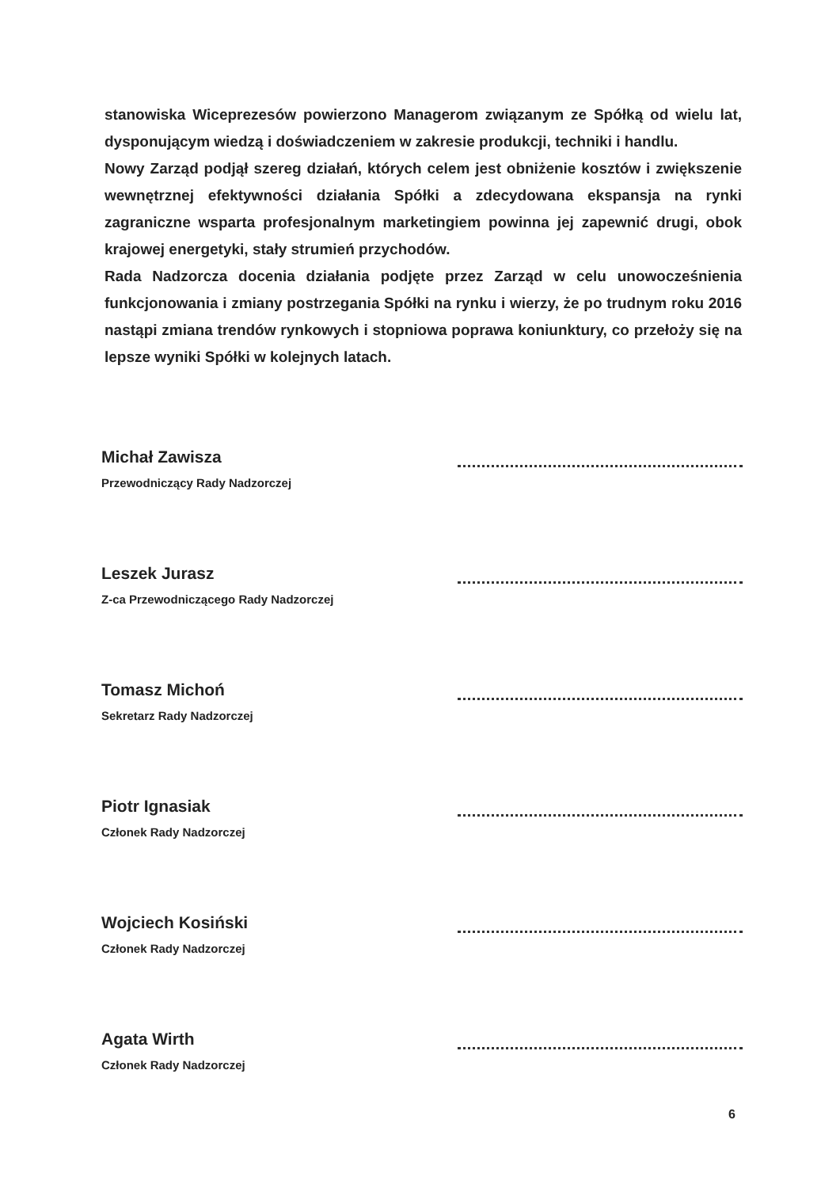stanowiska Wiceprezesów powierzono Managerom związanym ze Spółką od wielu lat, dysponującym wiedzą i doświadczeniem w zakresie produkcji, techniki i handlu.
Nowy Zarząd podjął szereg działań, których celem jest obniżenie kosztów i zwiększenie wewnętrznej efektywności działania Spółki a zdecydowana ekspansja na rynki zagraniczne wsparta profesjonalnym marketingiem powinna jej zapewnić drugi, obok krajowej energetyki, stały strumień przychodów.
Rada Nadzorcza docenia działania podjęte przez Zarząd w celu unowocześnienia funkcjonowania i zmiany postrzegania Spółki na rynku i wierzy, że po trudnym roku 2016 nastąpi zmiana trendów rynkowych i stopniowa poprawa koniunktury, co przełoży się na lepsze wyniki Spółki w kolejnych latach.
Michał Zawisza
Przewodniczący Rady Nadzorczej
Leszek Jurasz
Z-ca Przewodniczącego Rady Nadzorczej
Tomasz Michoń
Sekretarz Rady Nadzorczej
Piotr Ignasiak
Członek Rady Nadzorczej
Wojciech Kosiński
Członek Rady Nadzorczej
Agata Wirth
Członek Rady Nadzorczej
6